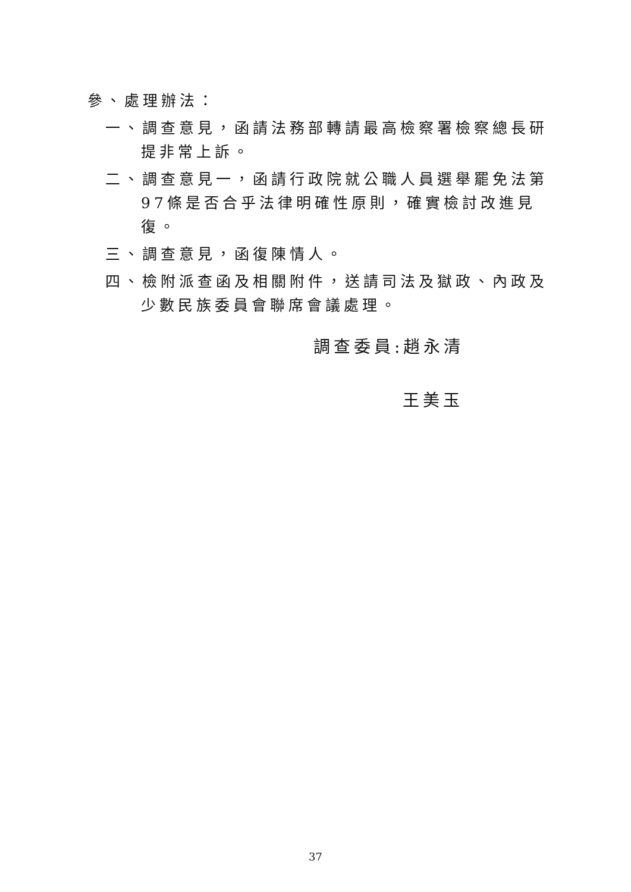參、處理辦法：
一、調查意見，函請法務部轉請最高檢察署檢察總長研提非常上訴。
二、調查意見一，函請行政院就公職人員選舉罷免法第97條是否合乎法律明確性原則，確實檢討改進見復。
三、調查意見，函復陳情人。
四、檢附派查函及相關附件，送請司法及獄政、內政及少數民族委員會聯席會議處理。
調查委員:趙永清
王美玉
37